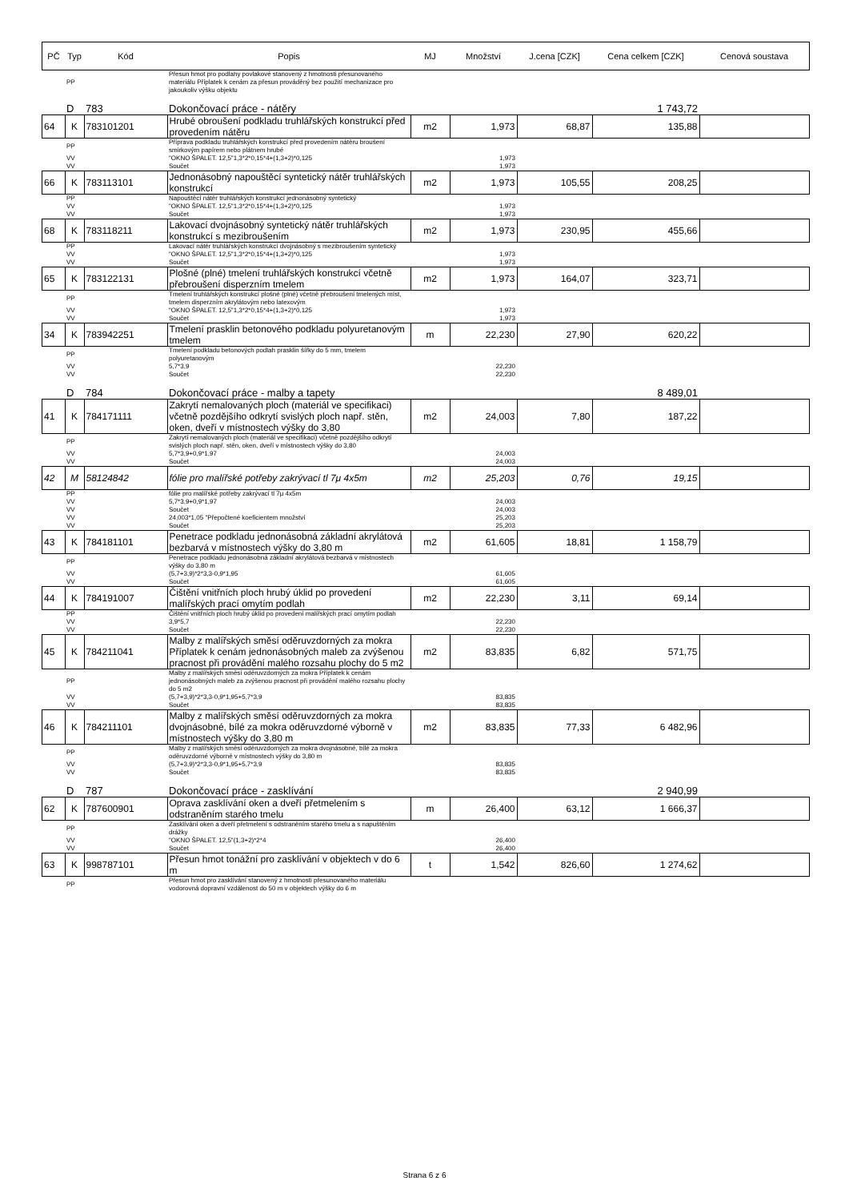| PČ | Typ | Kód | Popis | MJ | Množství | J.cena [CZK] | Cena celkem [CZK] | Cenová soustava |
| --- | --- | --- | --- | --- | --- | --- | --- | --- |
| | PP | | Přesun hmot pro podlahy povlakové stanovený z hmotnosti přesunovaného materiálu Příplatek k cenám za přesun prováděný bez použití mechanizace pro jakoukoliv výšku objektu | | | | | |
| | D | 783 | Dokončovací práce - nátěry | | | | 1 743,72 | |
| 64 | K | 783101201 | Hrubé obroušení podkladu truhlářských konstrukcí před provedením nátěru | m2 | 1,973 | 68,87 | 135,88 | |
| | PP | | Příprava podkladu truhlářských konstrukcí před provedením nátěru broušení smirkovým papírem nebo plátnem hrubé | | | | | |
| | VV | | "OKNO ŠPALET. 12,5"1,3*2*0,15*4+(1,3+2)*0,125 | | 1,973 | | | |
| | VV | | Součet | | 1,973 | | | |
| 66 | K | 783113101 | Jednonásobný napouštěcí syntetický nátěr truhlářských konstrukcí | m2 | 1,973 | 105,55 | 208,25 | |
| | PP | | Napouštěcí nátěr truhlářských konstrukcí jednonásobný syntetický | | | | | |
| | VV | | "OKNO ŠPALET. 12,5"1,3*2*0,15*4+(1,3+2)*0,125 | | 1,973 | | | |
| | VV | | Součet | | 1,973 | | | |
| 68 | K | 783118211 | Lakovací dvojnásobný syntetický nátěr truhlářských konstrukcí s mezibroušením | m2 | 1,973 | 230,95 | 455,66 | |
| | PP | | Lakovací nátěr truhlářských konstrukcí dvojnásobný s mezibroušením syntetický | | | | | |
| | VV | | "OKNO ŠPALET. 12,5"1,3*2*0,15*4+(1,3+2)*0,125 | | 1,973 | | | |
| | VV | | Součet | | 1,973 | | | |
| 65 | K | 783122131 | Plošné (plné) tmelení truhlářských konstrukcí včetně přebroušení disperzním tmelem | m2 | 1,973 | 164,07 | 323,71 | |
| | PP | | Tmelení truhlářských konstrukcí plošné (plné) včetně přebroušení tmelených míst, tmelem disperzním akrylátovým nebo latexovým | | | | | |
| | VV | | "OKNO ŠPALET. 12,5"1,3*2*0,15*4+(1,3+2)*0,125 | | 1,973 | | | |
| | VV | | Součet | | 1,973 | | | |
| 34 | K | 783942251 | Tmelení prasklin betonového podkladu polyuretanovým tmelem | m | 22,230 | 27,90 | 620,22 | |
| | PP | | Tmelení podkladu betonových podlah prasklin šířky do 5 mm, tmelem polyuretanovým | | | | | |
| | VV | | 5,7*3,9 | | 22,230 | | | |
| | VV | | Součet | | 22,230 | | | |
| | D | 784 | Dokončovací práce - malby a tapety | | | | 8 489,01 | |
| 41 | K | 784171111 | Zakrytí nemalovaných ploch (materiál ve specifikaci) včetně pozdějšího odkrytí svislých ploch např. stěn, oken, dveří v místnostech výšky do 3,80 | m2 | 24,003 | 7,80 | 187,22 | |
| | PP | | Zakrytí nemalovaných ploch (materiál ve specifikaci) včetně pozdějšího odkrytí svislých ploch např. stěn, oken, dveří v místnostech výšky do 3,80 | | | | | |
| | VV | | 5,7*3,9+0,9*1,97 | | 24,003 | | | |
| | VV | | Součet | | 24,003 | | | |
| 42 | M | 58124842 | fólie pro malířské potřeby zakrývací tl 7μ 4x5m | m2 | 25,203 | 0,76 | 19,15 | |
| | PP | | fólie pro malířské potřeby zakrývací tl 7μ 4x5m | | | | | |
| | VV | | 5,7*3,9+0,9*1,97 | | 24,003 | | | |
| | VV | | Součet | | 24,003 | | | |
| | VV | | 24,003*1,05 "Přepočtené koeficientem množství | | 25,203 | | | |
| | VV | | Součet | | 25,203 | | | |
| 43 | K | 784181101 | Penetrace podkladu jednonásobná základní akrylátová bezbarvá v místnostech výšky do 3,80 m | m2 | 61,605 | 18,81 | 1 158,79 | |
| | PP | | Penetrace podkladu jednonásobná základní akrylátová bezbarvá v místnostech výšky do 3,80 m | | | | | |
| | VV | | (5,7+3,9)*2*3,3-0,9*1,95 | | 61,605 | | | |
| | VV | | Součet | | 61,605 | | | |
| 44 | K | 784191007 | Čištění vnitřních ploch hrubý úklid po provedení malířských prací omytím podlah | m2 | 22,230 | 3,11 | 69,14 | |
| | PP | | Čištění vnitřních ploch hrubý úklid po provedení malířských prací omytím podlah | | | | | |
| | VV | | 3,9*5,7 | | 22,230 | | | |
| | VV | | Součet | | 22,230 | | | |
| 45 | K | 784211041 | Malby z malířských směsí oděruvzdorných za mokra Příplatek k cenám jednonásobných maleb za zvýšenou pracnost při provádění malého rozsahu plochy do 5 m2 | m2 | 83,835 | 6,82 | 571,75 | |
| | PP | | Malby z malířských směsí oděruvzdorných za mokra Příplatek k cenám jednonásobných maleb za zvýšenou pracnost při provádění malého rozsahu plochy do 5 m2 | | | | | |
| | VV | | (5,7+3,9)*2*3,3-0,9*1,95+5,7*3,9 | | 83,835 | | | |
| | VV | | Součet | | 83,835 | | | |
| 46 | K | 784211101 | Malby z malířských směsí oděruvzdorných za mokra dvojnásobné, bílé za mokra oděruvzdorné výborně v místnostech výšky do 3,80 m | m2 | 83,835 | 77,33 | 6 482,96 | |
| | PP | | Malby z malířských směsí oděruvzdorných za mokra dvojnásobné, bílé za mokra oděruvzdorné výborně v místnostech výšky do 3,80 m | | | | | |
| | VV | | (5,7+3,9)*2*3,3-0,9*1,95+5,7*3,9 | | 83,835 | | | |
| | VV | | Součet | | 83,835 | | | |
| | D | 787 | Dokončovací práce - zasklívání | | | | 2 940,99 | |
| 62 | K | 787600901 | Oprava zasklívání oken a dveří přetmelením s odstraněním starého tmelu | m | 26,400 | 63,12 | 1 666,37 | |
| | PP | | Zasklívání oken a dveří přetmelení s odstraněním starého tmelu a s napuštěním drážky | | | | | |
| | VV | | "OKNO ŠPALET. 12,5"(1,3+2)*2*4 | | 26,400 | | | |
| | VV | | Součet | | 26,400 | | | |
| 63 | K | 998787101 | Přesun hmot tonážní pro zasklívání v objektech v do 6 m | t | 1,542 | 826,60 | 1 274,62 | |
| | PP | | Přesun hmot pro zasklívání stanovený z hmotnosti přesunovaného materiálu vodorovná dopravní vzdálenost do 50 m v objektech výšky do 6 m | | | | | |
Strana 6 z 6